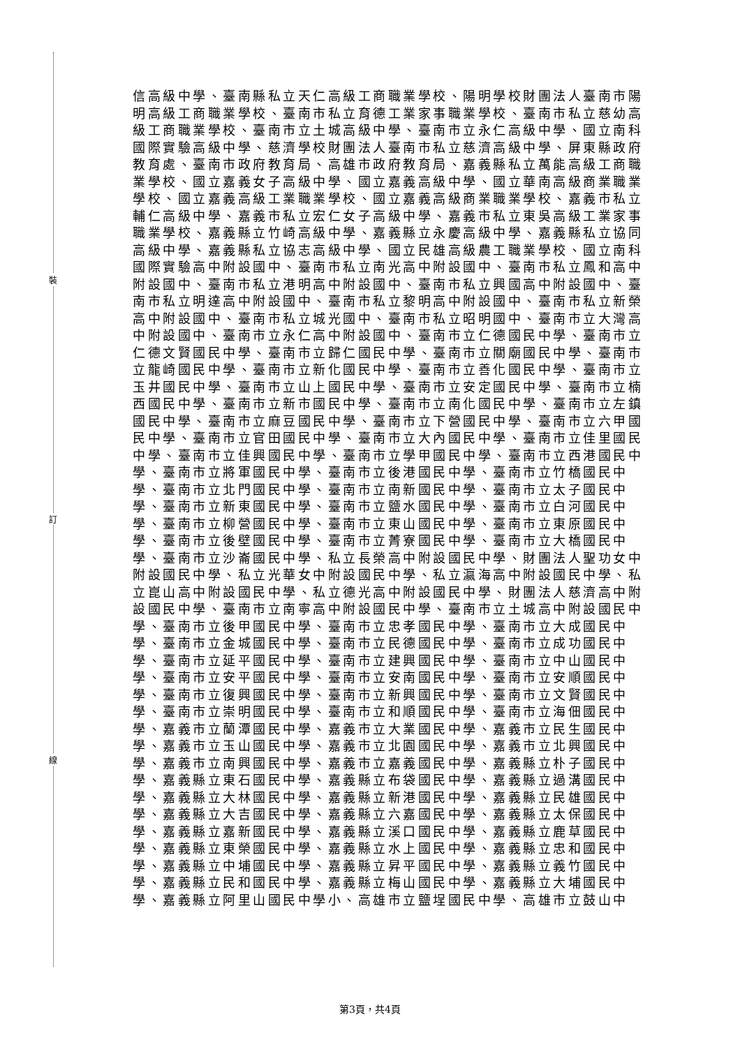裝
訂
線
信高級中學、臺南縣私立天仁高級工商職業學校、陽明學校財團法人臺南市陽明高級工商職業學校、臺南市私立育德工業家事職業學校、臺南市私立慈幼高級工商職業學校、臺南市立土城高級中學、臺南市立永仁高級中學、國立南科國際實驗高級中學、慈濟學校財團法人臺南市私立慈濟高級中學、屏東縣政府教育處、臺南市政府教育局、高雄市政府教育局、嘉義縣私立萬能高級工商職業學校、國立嘉義女子高級中學、國立嘉義高級中學、國立華南高級商業職業學校、國立嘉義高級工業職業學校、國立嘉義高級商業職業學校、嘉義市私立輔仁高級中學、嘉義市私立宏仁女子高級中學、嘉義市私立東吳高級工業家事職業學校、嘉義縣立竹崎高級中學、嘉義縣立永慶高級中學、嘉義縣私立協同高級中學、嘉義縣私立協志高級中學、國立民雄高級農工職業學校、國立南科國際實驗高中附設國中、臺南市私立南光高中附設國中、臺南市私立鳳和高中附設國中、臺南市私立港明高中附設國中、臺南市私立興國高中附設國中、臺南市私立明達高中附設國中、臺南市私立黎明高中附設國中、臺南市私立新榮高中附設國中、臺南市私立城光國中、臺南市私立昭明國中、臺南市立大灣高中附設國中、臺南市立永仁高中附設國中、臺南市立仁德國民中學、臺南市立仁德文賢國民中學、臺南市立歸仁國民中學、臺南市立關廟國民中學、臺南市立龍崎國民中學、臺南市立新化國民中學、臺南市立善化國民中學、臺南市立玉井國民中學、臺南市立山上國民中學、臺南市立安定國民中學、臺南市立楠西國民中學、臺南市立新市國民中學、臺南市立南化國民中學、臺南市立左鎮國民中學、臺南市立麻豆國民中學、臺南市立下營國民中學、臺南市立六甲國民中學、臺南市立官田國民中學、臺南市立大內國民中學、臺南市立佳里國民中學、臺南市立佳興國民中學、臺南市立學甲國民中學、臺南市立西港國民中學、臺南市立將軍國民中學、臺南市立後港國民中學、臺南市立竹橋國民中學、臺南市立北門國民中學、臺南市立南新國民中學、臺南市立太子國民中學、臺南市立新東國民中學、臺南市立鹽水國民中學、臺南市立白河國民中學、臺南市立柳營國民中學、臺南市立東山國民中學、臺南市立東原國民中學、臺南市立後壁國民中學、臺南市立菁寮國民中學、臺南市立大橋國民中學、臺南市立沙崙國民中學、私立長榮高中附設國民中學、財團法人聖功女中附設國民中學、私立光華女中附設國民中學、私立瀛海高中附設國民中學、私立崑山高中附設國民中學、私立德光高中附設國民中學、財團法人慈濟高中附設國民中學、臺南市立南寧高中附設國民中學、臺南市立土城高中附設國民中學、臺南市立後甲國民中學、臺南市立忠孝國民中學、臺南市立大成國民中學、臺南市立金城國民中學、臺南市立民德國民中學、臺南市立成功國民中學、臺南市立延平國民中學、臺南市立建興國民中學、臺南市立中山國民中學、臺南市立安平國民中學、臺南市立安南國民中學、臺南市立安順國民中學、臺南市立復興國民中學、臺南市立新興國民中學、臺南市立文賢國民中學、臺南市立崇明國民中學、臺南市立和順國民中學、臺南市立海佃國民中學、嘉義市立蘭潭國民中學、嘉義市立大業國民中學、嘉義市立民生國民中學、嘉義市立玉山國民中學、嘉義市立北園國民中學、嘉義市立北興國民中學、嘉義市立南興國民中學、嘉義市立嘉義國民中學、嘉義縣立朴子國民中學、嘉義縣立東石國民中學、嘉義縣立布袋國民中學、嘉義縣立過溝國民中學、嘉義縣立大林國民中學、嘉義縣立新港國民中學、嘉義縣立民雄國民中學、嘉義縣立大吉國民中學、嘉義縣立六嘉國民中學、嘉義縣立太保國民中學、嘉義縣立嘉新國民中學、嘉義縣立溪口國民中學、嘉義縣立鹿草國民中學、嘉義縣立東榮國民中學、嘉義縣立水上國民中學、嘉義縣立忠和國民中學、嘉義縣立中埔國民中學、嘉義縣立昇平國民中學、嘉義縣立義竹國民中學、嘉義縣立民和國民中學、嘉義縣立梅山國民中學、嘉義縣立大埔國民中學、嘉義縣立阿里山國民中學小、高雄市立鹽埕國民中學、高雄市立鼓山中
第3頁，共4頁